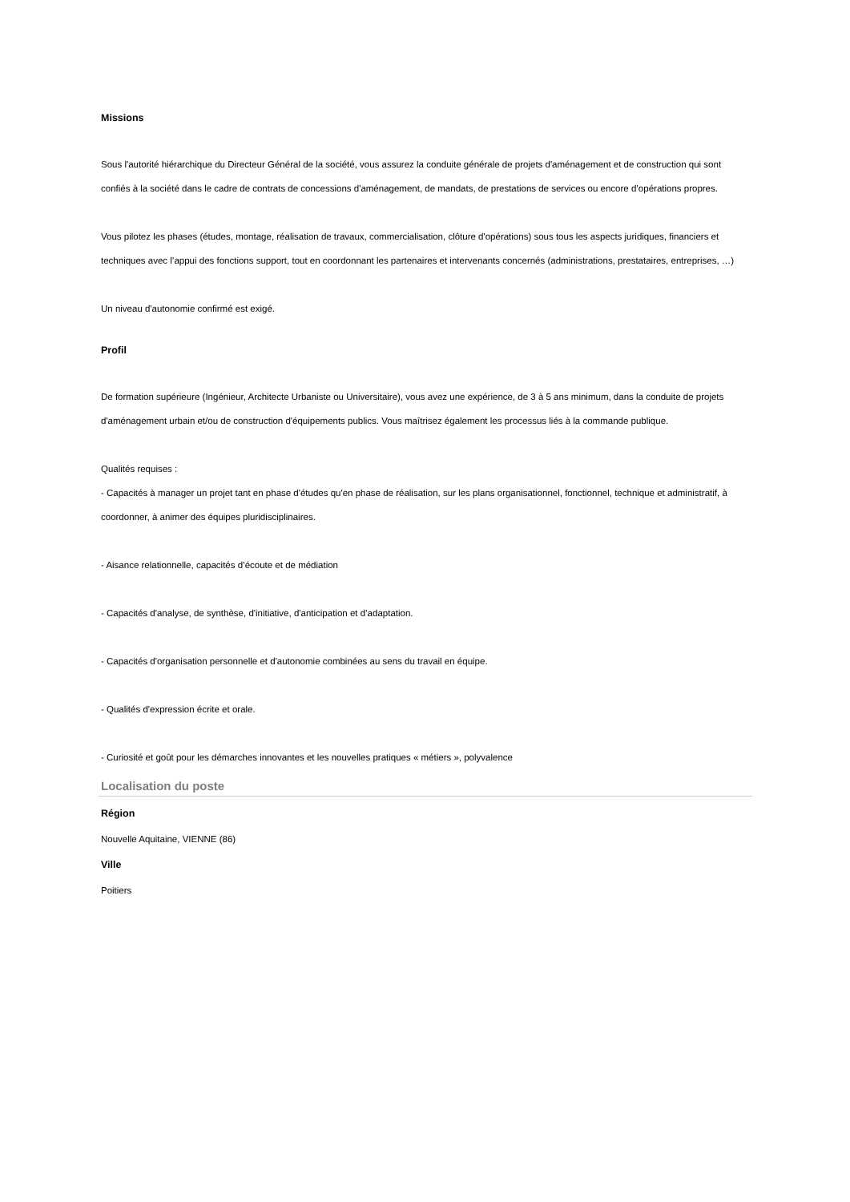Missions
Sous l'autorité hiérarchique du Directeur Général de la société, vous assurez la conduite générale de projets d'aménagement et de construction qui sont confiés à la société dans le cadre de contrats de concessions d'aménagement, de mandats, de prestations de services ou encore d’opérations propres.
Vous pilotez les phases (études, montage, réalisation de travaux, commercialisation, clôture d'opérations) sous tous les aspects juridiques, financiers et techniques avec l’appui des fonctions support, tout en coordonnant les partenaires et intervenants concernés (administrations, prestataires, entreprises, …)
Un niveau d'autonomie confirmé est exigé.
Profil
De formation supérieure (Ingénieur, Architecte Urbaniste ou Universitaire), vous avez une expérience, de 3 à 5 ans minimum, dans la conduite de projets d'aménagement urbain et/ou de construction d'équipements publics. Vous maîtrisez également les processus liés à la commande publique.
Qualités requises :
- Capacités à manager un projet tant en phase d'études qu'en phase de réalisation, sur les plans organisationnel, fonctionnel, technique et administratif, à coordonner, à animer des équipes pluridisciplinaires.
- Aisance relationnelle, capacités d’écoute et de médiation
- Capacités d'analyse, de synthèse, d'initiative, d'anticipation et d’adaptation.
- Capacités d'organisation personnelle et d'autonomie combinées au sens du travail en équipe.
- Qualités d'expression écrite et orale.
- Curiosité et goût pour les démarches innovantes et les nouvelles pratiques « métiers », polyvalence
Localisation du poste
Région
Nouvelle Aquitaine, VIENNE (86)
Ville
Poitiers